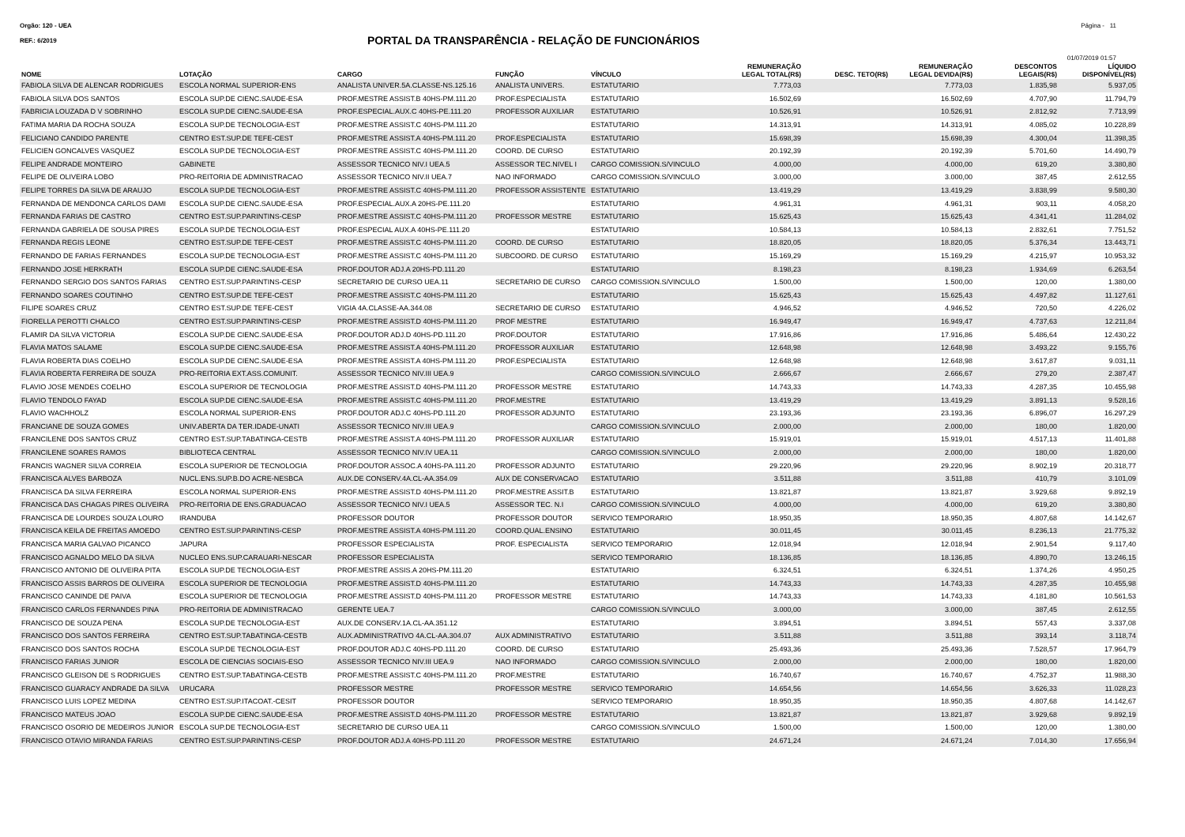Orgão: 120 - UEA Página - 11
REF.: 6/2019
PORTAL DA TRANSPARÊNCIA - RELAÇÃO DE FUNCIONÁRIOS
01/07/2019 01:57
| NOME | LOTAÇÃO | CARGO | FUNÇÃO | VÍNCULO | REMUNERAÇÃO LEGAL TOTAL(R$) | DESC. TETO(R$) | REMUNERAÇÃO LEGAL DEVIDA(R$) | DESCONTOS LEGAIS(R$) | LÍQUIDO DISPONÍVEL(R$) |
| --- | --- | --- | --- | --- | --- | --- | --- | --- | --- |
| FABIOLA SILVA DE ALENCAR RODRIGUES | ESCOLA NORMAL SUPERIOR-ENS | ANALISTA UNIVER.5A.CLASSE-NS.125.16 | ANALISTA UNIVERS. | ESTATUTARIO | 7.773,03 | | 7.773,03 | 1.835,98 | 5.937,05 |
| FABIOLA SILVA DOS SANTOS | ESCOLA SUP.DE CIENC.SAUDE-ESA | PROF.MESTRE ASSIST.B 40HS-PM.111.20 | PROF.ESPECIALISTA | ESTATUTARIO | 16.502,69 | | 16.502,69 | 4.707,90 | 11.794,79 |
| FABRICIA LOUZADA D V SOBRINHO | ESCOLA SUP.DE CIENC.SAUDE-ESA | PROF.ESPECIAL.AUX.C 40HS-PE.111.20 | PROFESSOR AUXILIAR | ESTATUTARIO | 10.526,91 | | 10.526,91 | 2.812,92 | 7.713,99 |
| FATIMA MARIA DA ROCHA SOUZA | ESCOLA SUP.DE TECNOLOGIA-EST | PROF.MESTRE ASSIST.C 40HS-PM.111.20 | | ESTATUTARIO | 14.313,91 | | 14.313,91 | 4.085,02 | 10.228,89 |
| FELICIANO CANDIDO PARENTE | CENTRO EST.SUP.DE TEFE-CEST | PROF.MESTRE ASSIST.A 40HS-PM.111.20 | PROF.ESPECIALISTA | ESTATUTARIO | 15.698,39 | | 15.698,39 | 4.300,04 | 11.398,35 |
| FELICIEN GONCALVES VASQUEZ | ESCOLA SUP.DE TECNOLOGIA-EST | PROF.MESTRE ASSIST.C 40HS-PM.111.20 | COORD. DE CURSO | ESTATUTARIO | 20.192,39 | | 20.192,39 | 5.701,60 | 14.490,79 |
| FELIPE ANDRADE MONTEIRO | GABINETE | ASSESSOR TECNICO NIV.I UEA.5 | ASSESSOR TEC.NIVEL I | CARGO COMISSION.S/VINCULO | 4.000,00 | | 4.000,00 | 619,20 | 3.380,80 |
| FELIPE DE OLIVEIRA LOBO | PRO-REITORIA DE ADMINISTRACAO | ASSESSOR TECNICO NIV.II UEA.7 | NAO INFORMADO | CARGO COMISSION.S/VINCULO | 3.000,00 | | 3.000,00 | 387,45 | 2.612,55 |
| FELIPE TORRES DA SILVA DE ARAUJO | ESCOLA SUP.DE TECNOLOGIA-EST | PROF.MESTRE ASSIST.C 40HS-PM.111.20 | PROFESSOR ASSISTENTE | ESTATUTARIO | 13.419,29 | | 13.419,29 | 3.838,99 | 9.580,30 |
| FERNANDA DE MENDONCA CARLOS DAMI | ESCOLA SUP.DE CIENC.SAUDE-ESA | PROF.ESPECIAL.AUX.A 20HS-PE.111.20 | | ESTATUTARIO | 4.961,31 | | 4.961,31 | 903,11 | 4.058,20 |
| FERNANDA FARIAS DE CASTRO | CENTRO EST.SUP.PARINTINS-CESP | PROF.MESTRE ASSIST.C 40HS-PM.111.20 | PROFESSOR MESTRE | ESTATUTARIO | 15.625,43 | | 15.625,43 | 4.341,41 | 11.284,02 |
| FERNANDA GABRIELA DE SOUSA PIRES | ESCOLA SUP.DE TECNOLOGIA-EST | PROF.ESPECIAL AUX.A 40HS-PE.111.20 | | ESTATUTARIO | 10.584,13 | | 10.584,13 | 2.832,61 | 7.751,52 |
| FERNANDA REGIS LEONE | CENTRO EST.SUP.DE TEFE-CEST | PROF.MESTRE ASSIST.C 40HS-PM.111.20 | COORD. DE CURSO | ESTATUTARIO | 18.820,05 | | 18.820,05 | 5.376,34 | 13.443,71 |
| FERNANDO DE FARIAS FERNANDES | ESCOLA SUP.DE TECNOLOGIA-EST | PROF.MESTRE ASSIST.C 40HS-PM.111.20 | SUBCOORD. DE CURSO | ESTATUTARIO | 15.169,29 | | 15.169,29 | 4.215,97 | 10.953,32 |
| FERNANDO JOSE HERKRATH | ESCOLA SUP.DE CIENC.SAUDE-ESA | PROF.DOUTOR ADJ.A 20HS-PD.111.20 | | ESTATUTARIO | 8.198,23 | | 8.198,23 | 1.934,69 | 6.263,54 |
| FERNANDO SERGIO DOS SANTOS FARIAS | CENTRO EST.SUP.PARINTINS-CESP | SECRETARIO DE CURSO UEA.11 | SECRETARIO DE CURSO | CARGO COMISSION.S/VINCULO | 1.500,00 | | 1.500,00 | 120,00 | 1.380,00 |
| FERNANDO SOARES COUTINHO | CENTRO EST.SUP.DE TEFE-CEST | PROF.MESTRE ASSIST.C 40HS-PM.111.20 | | ESTATUTARIO | 15.625,43 | | 15.625,43 | 4.497,82 | 11.127,61 |
| FILIPE SOARES CRUZ | CENTRO EST.SUP.DE TEFE-CEST | VIGIA 4A.CLASSE-AA.344.08 | SECRETARIO DE CURSO | ESTATUTARIO | 4.946,52 | | 4.946,52 | 720,50 | 4.226,02 |
| FIORELLA PEROTTI CHALCO | CENTRO EST.SUP.PARINTINS-CESP | PROF.MESTRE ASSIST.D 40HS-PM.111.20 | PROF MESTRE | ESTATUTARIO | 16.949,47 | | 16.949,47 | 4.737,63 | 12.211,84 |
| FLAMIR DA SILVA VICTORIA | ESCOLA SUP.DE CIENC.SAUDE-ESA | PROF.DOUTOR ADJ.D 40HS-PD.111.20 | PROF.DOUTOR | ESTATUTARIO | 17.916,86 | | 17.916,86 | 5.486,64 | 12.430,22 |
| FLAVIA MATOS SALAME | ESCOLA SUP.DE CIENC.SAUDE-ESA | PROF.MESTRE ASSIST.A 40HS-PM.111.20 | PROFESSOR AUXILIAR | ESTATUTARIO | 12.648,98 | | 12.648,98 | 3.493,22 | 9.155,76 |
| FLAVIA ROBERTA DIAS COELHO | ESCOLA SUP.DE CIENC.SAUDE-ESA | PROF.MESTRE ASSIST.A 40HS-PM.111.20 | PROF.ESPECIALISTA | ESTATUTARIO | 12.648,98 | | 12.648,98 | 3.617,87 | 9.031,11 |
| FLAVIA ROBERTA FERREIRA DE SOUZA | PRO-REITORIA EXT.ASS.COMUNIT. | ASSESSOR TECNICO NIV.III UEA.9 | | CARGO COMISSION.S/VINCULO | 2.666,67 | | 2.666,67 | 279,20 | 2.387,47 |
| FLAVIO JOSE MENDES COELHO | ESCOLA SUPERIOR DE TECNOLOGIA | PROF.MESTRE ASSIST.D 40HS-PM.111.20 | PROFESSOR MESTRE | ESTATUTARIO | 14.743,33 | | 14.743,33 | 4.287,35 | 10.455,98 |
| FLAVIO TENDOLO FAYAD | ESCOLA SUP.DE CIENC.SAUDE-ESA | PROF.MESTRE ASSIST.C 40HS-PM.111.20 | PROF.MESTRE | ESTATUTARIO | 13.419,29 | | 13.419,29 | 3.891,13 | 9.528,16 |
| FLAVIO WACHHOLZ | ESCOLA NORMAL SUPERIOR-ENS | PROF.DOUTOR ADJ.C 40HS-PD.111.20 | PROFESSOR ADJUNTO | ESTATUTARIO | 23.193,36 | | 23.193,36 | 6.896,07 | 16.297,29 |
| FRANCIANE DE SOUZA GOMES | UNIV.ABERTA DA TER.IDADE-UNATI | ASSESSOR TECNICO NIV.III UEA.9 | | CARGO COMISSION.S/VINCULO | 2.000,00 | | 2.000,00 | 180,00 | 1.820,00 |
| FRANCILENE DOS SANTOS CRUZ | CENTRO EST.SUP.TABATINGA-CESTB | PROF.MESTRE ASSIST.A 40HS-PM.111.20 | PROFESSOR AUXILIAR | ESTATUTARIO | 15.919,01 | | 15.919,01 | 4.517,13 | 11.401,88 |
| FRANCILENE SOARES RAMOS | BIBLIOTECA CENTRAL | ASSESSOR TECNICO NIV.IV UEA.11 | | CARGO COMISSION.S/VINCULO | 2.000,00 | | 2.000,00 | 180,00 | 1.820,00 |
| FRANCIS WAGNER SILVA CORREIA | ESCOLA SUPERIOR DE TECNOLOGIA | PROF.DOUTOR ASSOC.A 40HS-PA.111.20 | PROFESSOR ADJUNTO | ESTATUTARIO | 29.220,96 | | 29.220,96 | 8.902,19 | 20.318,77 |
| FRANCISCA ALVES BARBOZA | NUCL.ENS.SUP.B.DO ACRE-NESBCA | AUX.DE CONSERV.4A.CL-AA.354.09 | AUX DE CONSERVACAO | ESTATUTARIO | 3.511,88 | | 3.511,88 | 410,79 | 3.101,09 |
| FRANCISCA DA SILVA FERREIRA | ESCOLA NORMAL SUPERIOR-ENS | PROF.MESTRE ASSIST.D 40HS-PM.111.20 | PROF.MESTRE ASSIT.B | ESTATUTARIO | 13.821,87 | | 13.821,87 | 3.929,68 | 9.892,19 |
| FRANCISCA DAS CHAGAS PIRES OLIVEIRA | PRO-REITORIA DE ENS.GRADUACAO | ASSESSOR TECNICO NIV.I UEA.5 | ASSESSOR TEC. N.I | CARGO COMISSION.S/VINCULO | 4.000,00 | | 4.000,00 | 619,20 | 3.380,80 |
| FRANCISCA DE LOURDES SOUZA LOURO | IRANDUBA | PROFESSOR DOUTOR | PROFESSOR DOUTOR | SERVICO TEMPORARIO | 18.950,35 | | 18.950,35 | 4.807,68 | 14.142,67 |
| FRANCISCA KEILA DE FREITAS AMOEDO | CENTRO EST.SUP.PARINTINS-CESP | PROF.MESTRE ASSIST.A 40HS-PM.111.20 | COORD.QUAL.ENSINO | ESTATUTARIO | 30.011,45 | | 30.011,45 | 8.236,13 | 21.775,32 |
| FRANCISCA MARIA GALVAO PICANCO | JAPURA | PROFESSOR ESPECIALISTA | PROF. ESPECIALISTA | SERVICO TEMPORARIO | 12.018,94 | | 12.018,94 | 2.901,54 | 9.117,40 |
| FRANCISCO AGNALDO MELO DA SILVA | NUCLEO ENS.SUP.CARAUARI-NESCAR | PROFESSOR ESPECIALISTA | | SERVICO TEMPORARIO | 18.136,85 | | 18.136,85 | 4.890,70 | 13.246,15 |
| FRANCISCO ANTONIO DE OLIVEIRA PITA | ESCOLA SUP.DE TECNOLOGIA-EST | PROF.MESTRE ASSIS.A 20HS-PM.111.20 | | ESTATUTARIO | 6.324,51 | | 6.324,51 | 1.374,26 | 4.950,25 |
| FRANCISCO ASSIS BARROS DE OLIVEIRA | ESCOLA SUPERIOR DE TECNOLOGIA | PROF.MESTRE ASSIST.D 40HS-PM.111.20 | | ESTATUTARIO | 14.743,33 | | 14.743,33 | 4.287,35 | 10.455,98 |
| FRANCISCO CANINDE DE PAIVA | ESCOLA SUPERIOR DE TECNOLOGIA | PROF.MESTRE ASSIST.D 40HS-PM.111.20 | PROFESSOR MESTRE | ESTATUTARIO | 14.743,33 | | 14.743,33 | 4.181,80 | 10.561,53 |
| FRANCISCO CARLOS FERNANDES PINA | PRO-REITORIA DE ADMINISTRACAO | GERENTE UEA.7 | | CARGO COMISSION.S/VINCULO | 3.000,00 | | 3.000,00 | 387,45 | 2.612,55 |
| FRANCISCO DE SOUZA PENA | ESCOLA SUP.DE TECNOLOGIA-EST | AUX.DE CONSERV.1A.CL-AA.351.12 | | ESTATUTARIO | 3.894,51 | | 3.894,51 | 557,43 | 3.337,08 |
| FRANCISCO DOS SANTOS FERREIRA | CENTRO EST.SUP.TABATINGA-CESTB | AUX.ADMINISTRATIVO 4A.CL-AA.304.07 | AUX ADMINISTRATIVO | ESTATUTARIO | 3.511,88 | | 3.511,88 | 393,14 | 3.118,74 |
| FRANCISCO DOS SANTOS ROCHA | ESCOLA SUP.DE TECNOLOGIA-EST | PROF.DOUTOR ADJ.C 40HS-PD.111.20 | COORD. DE CURSO | ESTATUTARIO | 25.493,36 | | 25.493,36 | 7.528,57 | 17.964,79 |
| FRANCISCO FARIAS JUNIOR | ESCOLA DE CIENCIAS SOCIAIS-ESO | ASSESSOR TECNICO NIV.III UEA.9 | NAO INFORMADO | CARGO COMISSION.S/VINCULO | 2.000,00 | | 2.000,00 | 180,00 | 1.820,00 |
| FRANCISCO GLEISON DE S RODRIGUES | CENTRO EST.SUP.TABATINGA-CESTB | PROF.MESTRE ASSIST.C 40HS-PM.111.20 | PROF.MESTRE | ESTATUTARIO | 16.740,67 | | 16.740,67 | 4.752,37 | 11.988,30 |
| FRANCISCO GUARACY ANDRADE DA SILVA | URUCARA | PROFESSOR MESTRE | PROFESSOR MESTRE | SERVICO TEMPORARIO | 14.654,56 | | 14.654,56 | 3.626,33 | 11.028,23 |
| FRANCISCO LUIS LOPEZ MEDINA | CENTRO EST.SUP.ITACOAT.-CESIT | PROFESSOR DOUTOR | | SERVICO TEMPORARIO | 18.950,35 | | 18.950,35 | 4.807,68 | 14.142,67 |
| FRANCISCO MATEUS JOAO | ESCOLA SUP.DE CIENC.SAUDE-ESA | PROF.MESTRE ASSIST.D 40HS-PM.111.20 | PROFESSOR MESTRE | ESTATUTARIO | 13.821,87 | | 13.821,87 | 3.929,68 | 9.892,19 |
| FRANCISCO OSORIO DE MEDEIROS JUNIOR | ESCOLA SUP.DE TECNOLOGIA-EST | SECRETARIO DE CURSO UEA.11 | | CARGO COMISSION.S/VINCULO | 1.500,00 | | 1.500,00 | 120,00 | 1.380,00 |
| FRANCISCO OTAVIO MIRANDA FARIAS | CENTRO EST.SUP.PARINTINS-CESP | PROF.DOUTOR ADJ.A 40HS-PD.111.20 | PROFESSOR MESTRE | ESTATUTARIO | 24.671,24 | | 24.671,24 | 7.014,30 | 17.656,94 |